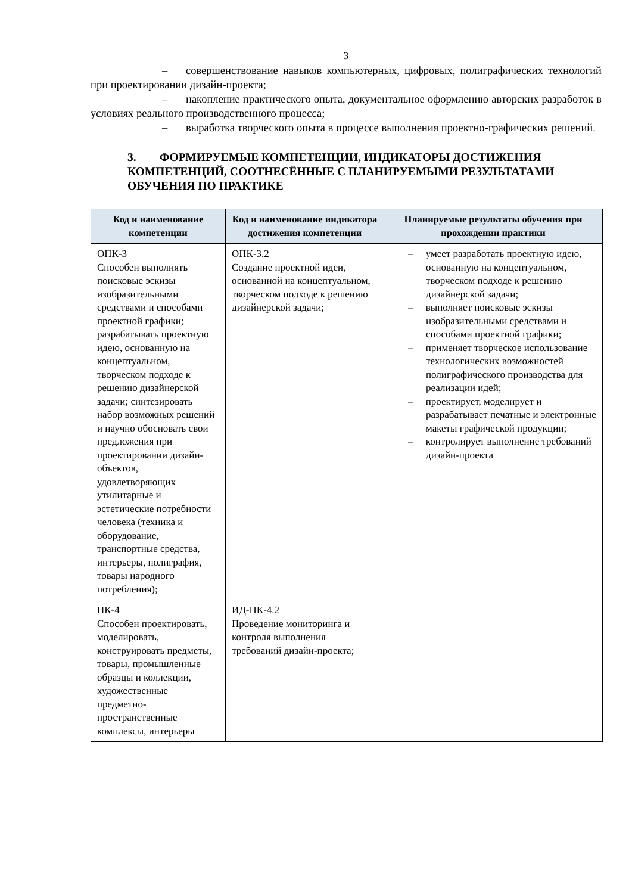3
– совершенствование навыков компьютерных, цифровых, полиграфических технологий при проектировании дизайн-проекта;
– накопление практического опыта, документальное оформлению авторских разработок в условиях реального производственного процесса;
– выработка творческого опыта в процессе выполнения проектно-графических решений.
3. ФОРМИРУЕМЫЕ КОМПЕТЕНЦИИ, ИНДИКАТОРЫ ДОСТИЖЕНИЯ КОМПЕТЕНЦИЙ, СООТНЕСЁННЫЕ С ПЛАНИРУЕМЫМИ РЕЗУЛЬТАТАМИ ОБУЧЕНИЯ ПО ПРАКТИКЕ
| Код и наименование компетенции | Код и наименование индикатора достижения компетенции | Планируемые результаты обучения при прохождении практики |
| --- | --- | --- |
| ОПК-3 Способен выполнять поисковые эскизы изобразительными средствами и способами проектной графики; разрабатывать проектную идею, основанную на концептуальном, творческом подходе к решению дизайнерской задачи; синтезировать набор возможных решений и научно обосновать свои предложения при проектировании дизайн-объектов, удовлетворяющих утилитарные и эстетические потребности человека (техника и оборудование, транспортные средства, интерьеры, полиграфия, товары народного потребления); | ОПК-3.2 Создание проектной идеи, основанной на концептуальном, творческом подходе к решению дизайнерской задачи; | – умеет разработать проектную идею, основанную на концептуальном, творческом подходе к решению дизайнерской задачи; – выполняет поисковые эскизы изобразительными средствами и способами проектной графики; – применяет творческое использование технологических возможностей полиграфического производства для реализации идей; – проектирует, моделирует и разрабатывает печатные и электронные макеты графической продукции; – контролирует выполнение требований дизайн-проекта |
| ПК-4 Способен проектировать, моделировать, конструировать предметы, товары, промышленные образцы и коллекции, художественные предметно-пространственные комплексы, интерьеры | ИД-ПК-4.2 Проведение мониторинга и контроля выполнения требований дизайн-проекта; | |